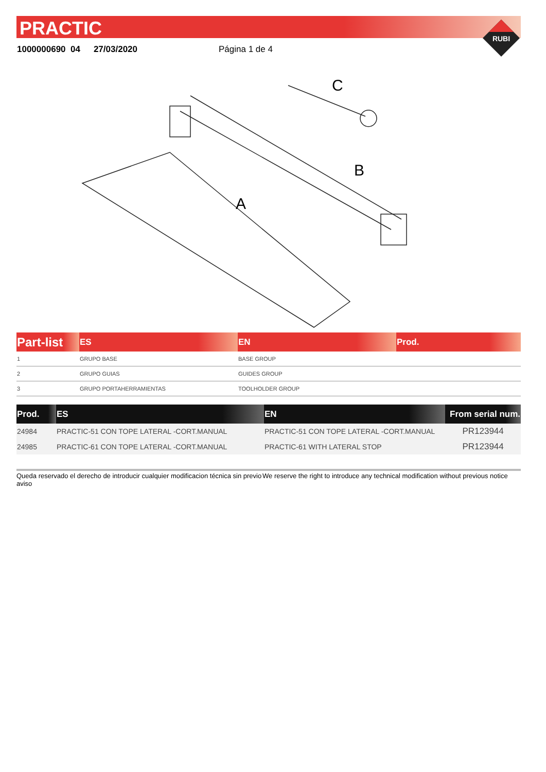PRACTIC
1000000690 04 27/03/2020 Página 1 de 4
RUBI
C
B
A
| Part-list | ES | EN | Prod. |
| --- | --- | --- | --- |
| 1 | GRUPO BASE | BASE GROUP | |
| 2 | GRUPO GUIAS | GUIDES GROUP | |
| 3 | GRUPO PORTAHERRAMIENTAS | TOOLHOLDER GROUP | |
| Prod. | ES | EN | From serial num. |
| --- | --- | --- | --- |
| 24984 | PRACTIC-51 CON TOPE LATERAL -CORT.MANUAL | PRACTIC-51 CON TOPE LATERAL -CORT.MANUAL | PR123944 |
| 24985 | PRACTIC-61 CON TOPE LATERAL -CORT.MANUAL | PRACTIC-61 WITH LATERAL STOP | PR123944 |
Queda reservado el derecho de introducir cualquier modificacion técnica sin previo aviso
We reserve the right to introduce any technical modification without previous notice